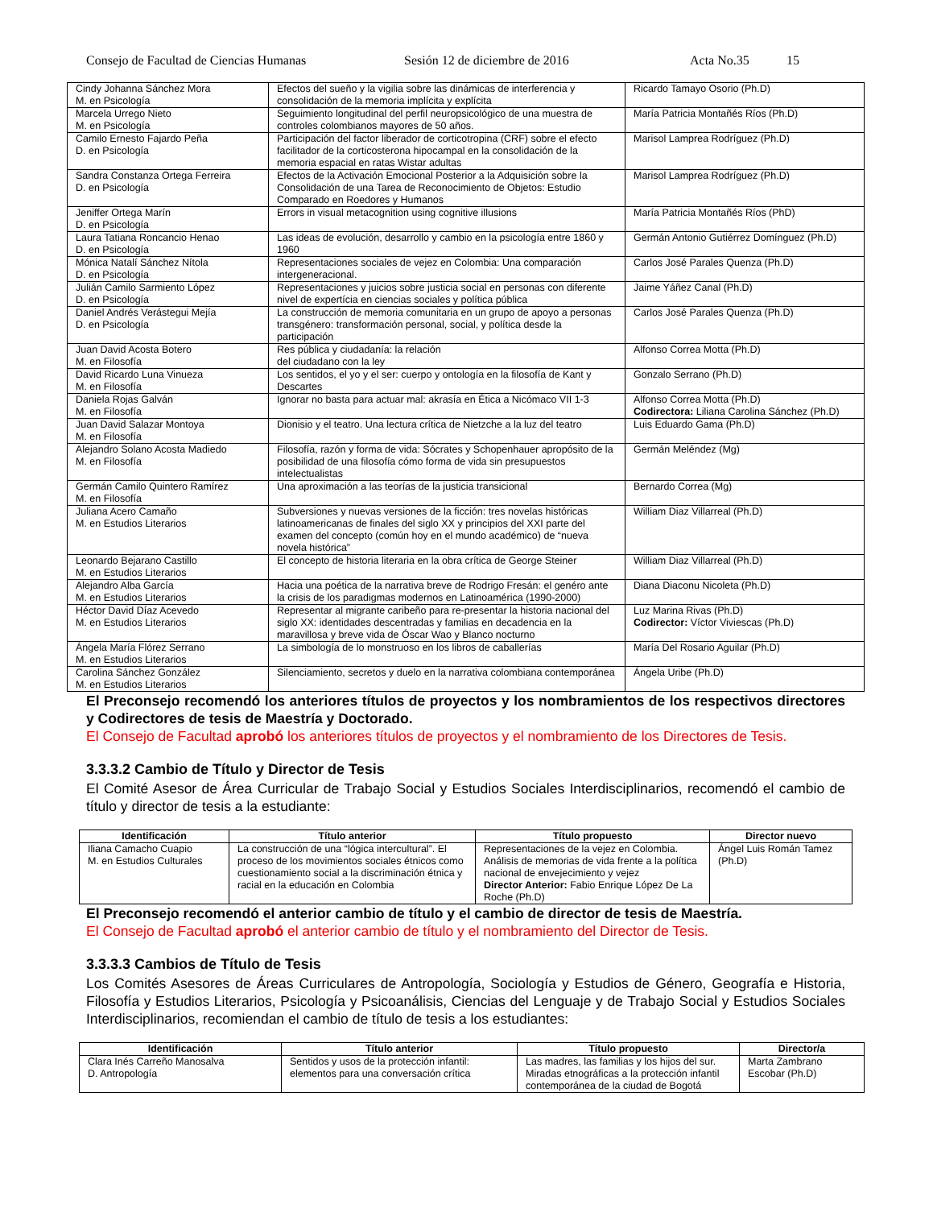Consejo de Facultad de Ciencias Humanas Sesión 12 de diciembre de 2016 Acta No.35 15
| Cindy Johanna Sánchez Mora M. en Psicología | Efectos del sueño y la vigilia sobre las dinámicas de interferencia y consolidación de la memoria implícita y explícita | Ricardo Tamayo Osorio (Ph.D) |
| Marcela Urrego Nieto M. en Psicología | Seguimiento longitudinal del perfil neuropsicológico de una muestra de controles colombianos mayores de 50 años. | María Patricia Montañés Ríos (Ph.D) |
| Camilo Ernesto Fajardo Peña D. en Psicología | Participación del factor liberador de corticotropina (CRF) sobre el efecto facilitador de la corticosterona hipocampal en la consolidación de la memoria espacial en ratas Wistar adultas | Marisol Lamprea Rodríguez (Ph.D) |
| Sandra Constanza Ortega Ferreira D. en Psicología | Efectos de la Activación Emocional Posterior a la Adquisición sobre la Consolidación de una Tarea de Reconocimiento de Objetos: Estudio Comparado en Roedores y Humanos | Marisol Lamprea Rodríguez (Ph.D) |
| Jeniffer Ortega Marín D. en Psicología | Errors in visual metacognition using cognitive illusions | María Patricia Montañés Ríos (PhD) |
| Laura Tatiana Roncancio Henao D. en Psicología | Las ideas de evolución, desarrollo y cambio en la psicología entre 1860 y 1960 | Germán Antonio Gutiérrez Domínguez (Ph.D) |
| Mónica Natalí Sánchez Nítola D. en Psicología | Representaciones sociales de vejez en Colombia: Una comparación intergeneracional. | Carlos José Parales Quenza (Ph.D) |
| Julián Camilo Sarmiento López D. en Psicología | Representaciones y juicios sobre justicia social en personas con diferente nivel de expertícia en ciencias sociales y política pública | Jaime Yáñez Canal (Ph.D) |
| Daniel Andrés Verástegui Mejía D. en Psicología | La construcción de memoria comunitaria en un grupo de apoyo a personas transgénero: transformación personal, social, y política desde la participación | Carlos José Parales Quenza (Ph.D) |
| Juan David Acosta Botero M. en Filosofía | Res pública y ciudadanía: la relación del ciudadano con la ley | Alfonso Correa Motta (Ph.D) |
| David Ricardo Luna Vinueza M. en Filosofía | Los sentidos, el yo y el ser: cuerpo y ontología en la filosofía de Kant y Descartes | Gonzalo Serrano (Ph.D) |
| Daniela Rojas Galván M. en Filosofía | Ignorar no basta para actuar mal: akrasía en Ética a Nicómaco VII 1-3 | Alfonso Correa Motta (Ph.D) Codirectora: Liliana Carolina Sánchez (Ph.D) |
| Juan David Salazar Montoya M. en Filosofía | Dionisio y el teatro. Una lectura crítica de Nietzche a la luz del teatro | Luis Eduardo Gama (Ph.D) |
| Alejandro Solano Acosta Madiedo M. en Filosofía | Filosofía, razón y forma de vida: Sócrates y Schopenhauer apropósito de la posibilidad de una filosofía cómo forma de vida sin presupuestos intelectualistas | Germán Meléndez (Mg) |
| Germán Camilo Quintero Ramírez M. en Filosofía | Una aproximación a las teorías de la justicia transicional | Bernardo Correa (Mg) |
| Juliana Acero Camaño M. en Estudios Literarios | Subversiones y nuevas versiones de la ficción: tres novelas históricas latinoamericanas de finales del siglo XX y principios del XXI parte del examen del concepto (común hoy en el mundo académico) de “nueva novela histórica” | William Diaz Villarreal (Ph.D) |
| Leonardo Bejarano Castillo M. en Estudios Literarios | El concepto de historia literaria en la obra crítica de George Steiner | William Diaz Villarreal (Ph.D) |
| Alejandro Alba García M. en Estudios Literarios | Hacia una poética de la narrativa breve de Rodrigo Fresán: el genéro ante la crisis de los paradigmas modernos en Latinoamérica (1990-2000) | Diana Diaconu Nicoleta (Ph.D) |
| Héctor David Díaz Acevedo M. en Estudios Literarios | Representar al migrante caribeño para re-presentar la historia nacional del siglo XX: identidades descentradas y familias en decadencia en la maravillosa y breve vida de Óscar Wao y Blanco nocturno | Luz Marina Rivas (Ph.D) Codirector: Víctor Viviescas (Ph.D) |
| Ángela María Flórez Serrano M. en Estudios Literarios | La simbología de lo monstruoso en los libros de caballerías | María Del Rosario Aguilar (Ph.D) |
| Carolina Sánchez González M. en Estudios Literarios | Silenciamiento, secretos y duelo en la narrativa colombiana contemporánea | Ángela Uribe (Ph.D) |
El Preconsejo recomendó los anteriores títulos de proyectos y los nombramientos de los respectivos directores y Codirectores de tesis de Maestría y Doctorado.
El Consejo de Facultad aprobó los anteriores títulos de proyectos y el nombramiento de los Directores de Tesis.
3.3.3.2 Cambio de Título y Director de Tesis
El Comité Asesor de Área Curricular de Trabajo Social y Estudios Sociales Interdisciplinarios, recomendó el cambio de título y director de tesis a la estudiante:
| Identificación | Título anterior | Título propuesto | Director nuevo |
| --- | --- | --- | --- |
| Iliana Camacho Cuapio M. en Estudios Culturales | La construcción de una “lógica intercultural”. El proceso de los movimientos sociales étnicos como cuestionamiento social a la discriminación étnica y racial en la educación en Colombia | Representaciones de la vejez en Colombia. Análisis de memorias de vida frente a la política nacional de envejecimiento y vejez Director Anterior: Fabio Enrique López De La Roche (Ph.D) | Ángel Luis Román Tamez (Ph.D) |
El Preconsejo recomendó el anterior cambio de título y el cambio de director de tesis de Maestría.
El Consejo de Facultad aprobó el anterior cambio de título y el nombramiento del Director de Tesis.
3.3.3.3 Cambios de Título de Tesis
Los Comités Asesores de Áreas Curriculares de Antropología, Sociología y Estudios de Género, Geografía e Historia, Filosofía y Estudios Literarios, Psicología y Psicoanálisis, Ciencias del Lenguaje y de Trabajo Social y Estudios Sociales Interdisciplinarios, recomiendan el cambio de título de tesis a los estudiantes:
| Identificación | Título anterior | Título propuesto | Director/a |
| --- | --- | --- | --- |
| Clara Inés Carreño Manosalva D. Antropología | Sentidos y usos de la protección infantil: elementos para una conversación crítica | Las madres, las familias y los hijos del sur. Miradas etnográficas a la protección infantil contemporánea de la ciudad de Bogotá | Marta Zambrano Escobar (Ph.D) |